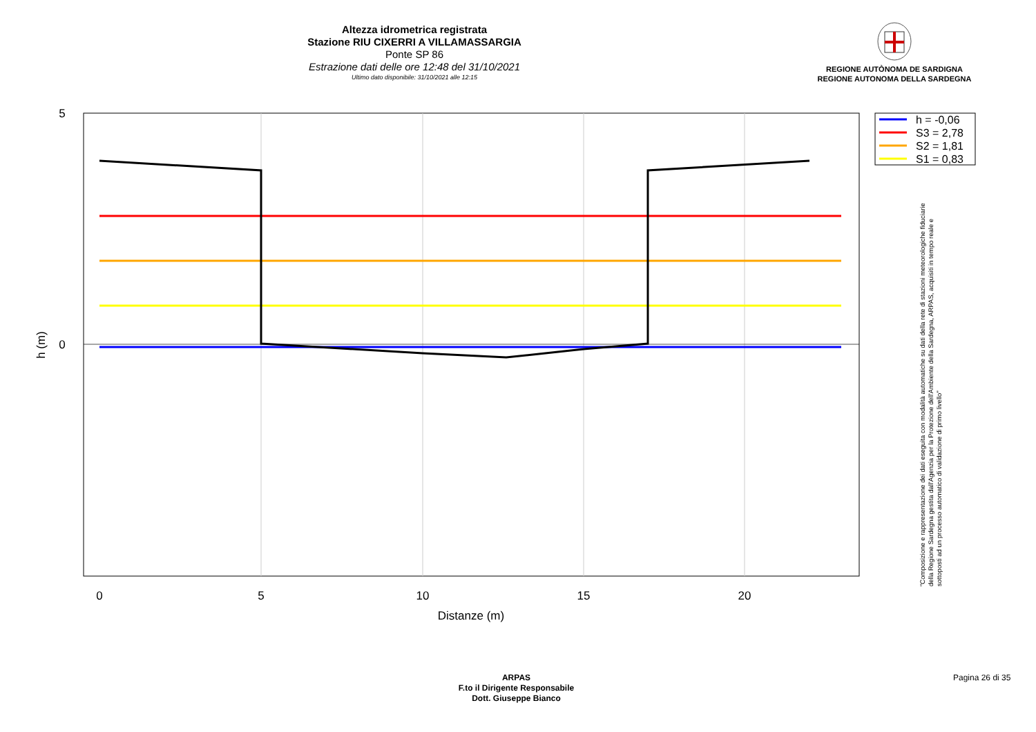Altezza idrometrica registrata
Stazione RIU CIXERRI A VILLAMASSARGIA
Ponte SP 86
Estrazione dati delle ore 12:48 del 31/10/2021
Ultimo dato disponibile: 31/10/2021 alle 12:15
REGIONE AUTÒNOMA DE SARDIGNA
REGIONE AUTONOMA DELLA SARDEGNA
0
5
10
15
20
Distanze (m)
5
0
h (m)
h = -0,06
S3 = 2,78
S2 = 1,81
S1 = 0,83
"Composizione e rappresentazione dei dati eseguita con modalità automatiche su dati della rete di stazioni meteorologiche fiduciarie della Regione Sardegna gestita dall'Agenzia per la Protezione dell'Ambiente della Sardegna, ARPAS, acquisiti in tempo reale e sottoposti ad un processo automatico di validazione di primo livello"
ARPAS
F.to il Dirigente Responsabile
Dott. Giuseppe Bianco
Pagina 26 di 35